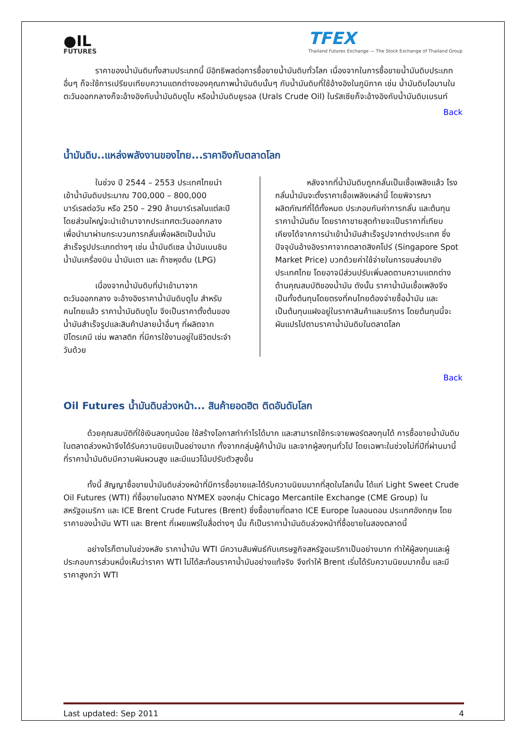●IL
FUTURES
TFEX
Thailand Futures Exchange — The Stock Exchange of Thailand Group
ราคาของน้ำมันดิบทั้งสามประเภทนี้ มีอิทธิพลต่อการซื้อขายน้ำมันดิบทั่วโลก เนื่องจากในการซื้อขายน้ำมันดิบประเภทอื่นๆ ก็จะใช้การเปรียบเทียบความแตกต่างของคุณภาพน้ำมันดิบนั้นๆ กับน้ำมันดิบที่ใช้อ้างอิงในภูมิภาค เช่น น้ำมันดิบโอมานในตะวันออกกลางก็จะอ้างอิงกับน้ำมันดิบดูไบ หรือน้ำมันดิบยูรอล (Urals Crude Oil) ในรัสเซียก็จะอ้างอิงกับน้ำมันดิบเบรนท์
Back
น้ำมันดิบ..แหล่งพลังงานของไทย...ราคาอิงกับตลาดโลก
ในช่วง ปี 2544 – 2553 ประเทศไทยนำเข้าน้ำมันดิบประมาณ 700,000 – 800,000 บาร์เรลต่อวัน หรือ 250 – 290 ล้านบาร์เรลในแต่ละปี โดยส่วนใหญ่จะนำเข้ามาจากประเทศตะวันออกกลาง เพื่อนำมาผ่านกระบวนการกลั่นเพื่อผลิตเป็นน้ำมันสำเร็จรูปประเภทต่างๆ เช่น น้ำมันดีเซล น้ำมันเบนซิน น้ำมันเครื่องบิน น้ำมันเตา และ ก๊าซหุงต้ม (LPG)
เนื่องจากน้ำมันดิบที่นำเข้ามาจากตะวันออกกลาง จะอ้างอิงราคาน้ำมันดิบดูไบ สำหรับคนไทยแล้ว ราคาน้ำมันดิบดูไบ จึงเป็นราคาตั้งต้นของน้ำมันสำเร็จรูปและสินค้าปลายน้ำอื่นๆ ที่ผลิตจากปิโตรเคมี เช่น พลาสติก ที่มีการใช้งานอยู่ในชีวิตประจำวันด้วย
หลังจากที่น้ำมันดิบถูกกลั่นเป็นเชื้อเพลิงแล้ว โรงกลั่นน้ำมันจะตั้งราคาเชื้อเพลิงเหล่านี้ โดยพิจารณาผลิตภัณฑ์ที่ได้ทั้งหมด ประกอบกับค่าการกลั่น และต้นทุนราคาน้ำมันดิบ โดยราคาขายสุดท้ายจะเป็นราคาที่เทียบเคียงได้จากการนำเข้าน้ำมันสำเร็จรูปจากต่างประเทศ ซึ่งปัจจุบันอ้างอิงราคาจากตลาดสิงคโปร์ (Singapore Spot Market Price) บวกด้วยค่าใช้จ่ายในการขนส่งมายังประเทศไทย โดยอาจมีส่วนปรับเพิ่มลดตามความแตกต่างด้านคุณสมบัติของน้ำมัน ดังนั้น ราคาน้ำมันเชื้อเพลิงจึงเป็นทั้งต้นทุนโดยตรงที่คนไทยต้องจ่ายซื้อน้ำมัน และเป็นต้นทุนแฝงอยู่ในราคาสินค้าและบริการ โดยต้นทุนนี้จะผันแปรไปตามราคาน้ำมันดิบในตลาดโลก
Back
Oil Futures น้ำมันดิบล่วงหน้า... สินค้ายอดฮิต ติดอันดับโลก
ด้วยคุณสมบัติที่ใช้เงินลงทุนน้อย ใช้สร้างโอกาสทำกำไรได้มาก และสามารถใช้กระจายพอร์ตลงทุนได้ การซื้อขายน้ำมันดิบในตลาดล่วงหน้าจึงได้รับความนิยมเป็นอย่างมาก ทั้งจากกลุ่มผู้ค้าน้ำมัน และจากผู้ลงทุนทั่วไป โดยเฉพาะในช่วงไม่กี่ปีที่ผ่านมานี้ ที่ราคาน้ำมันดิบมีความผันผวนสูง และมีแนวโน้มปรับตัวสูงขึ้น
ทั้งนี้ สัญญาซื้อขายน้ำมันดิบล่วงหน้าที่มีการซื้อขายและได้รับความนิยมมากที่สุดในโลกนั้น ได้แก่ Light Sweet Crude Oil Futures (WTI) ที่ซื้อขายในตลาด NYMEX ของกลุ่ม Chicago Mercantile Exchange (CME Group) ในสหรัฐอเมริกา และ ICE Brent Crude Futures (Brent) ซึ่งซื้อขายที่ตลาด ICE Europe ในลอนดอน ประเทศอังกฤษ โดยราคาของน้ำมัน WTI และ Brent ที่เผยแพร่ในสื่อต่างๆ นั้น ก็เป็นราคาน้ำมันดิบล่วงหน้าที่ซื้อขายในสองตลาดนี้
อย่างไรก็ตามในช่วงหลัง ราคาน้ำมัน WTI มีความสัมพันธ์กับเศรษฐกิจสหรัฐอเมริกาเป็นอย่างมาก ทำให้ผู้ลงทุนและผู้ประกอบการส่วนหนึ่งเห็นว่าราคา WTI ไม่ได้สะท้อนราคาน้ำมันอย่างแท้จริง จึงทำให้ Brent เริ่มได้รับความนิยมมากขึ้น และมีราคาสูงกว่า WTI
Last updated: Sep 2011 4